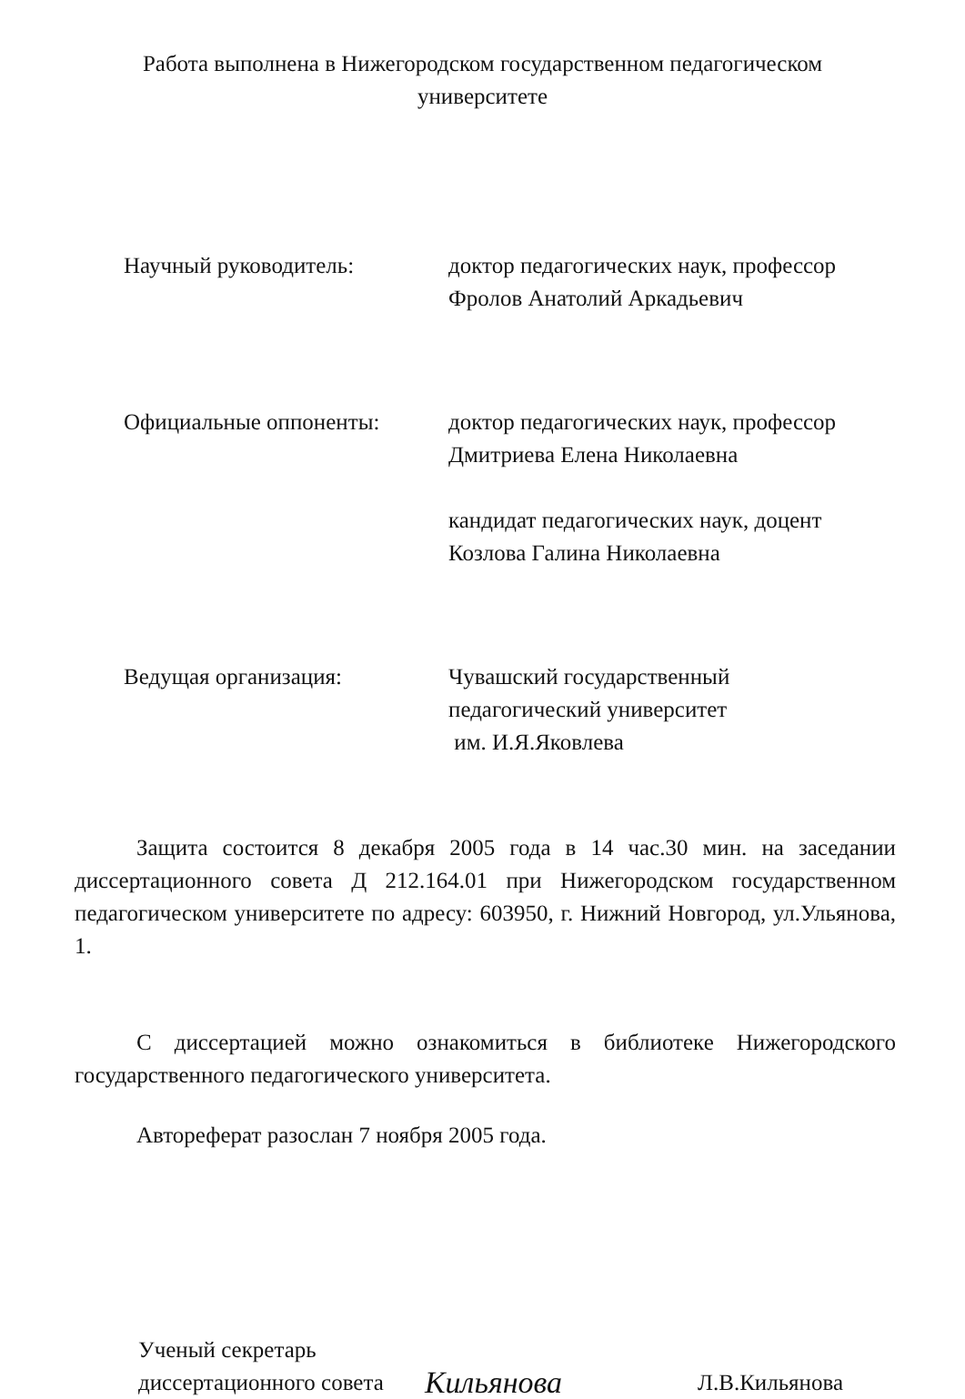Работа выполнена в Нижегородском государственном педагогическом
университете
Научный руководитель: доктор педагогических наук, профессор
Фролов Анатолий Аркадьевич
Официальные оппоненты: доктор педагогических наук, профессор
Дмитриева Елена Николаевна
кандидат педагогических наук, доцент
Козлова Галина Николаевна
Ведущая организация: Чувашский государственный
педагогический университет
им. И.Я.Яковлева
Защита состоится 8 декабря 2005 года в 14 час.30 мин. на заседании диссертационного совета Д 212.164.01 при Нижегородском государственном педагогическом университете по адресу: 603950, г. Нижний Новгород, ул.Ульянова, 1.
С диссертацией можно ознакомиться в библиотеке Нижегородского государственного педагогического университета.
Автореферат разослан 7 ноября 2005 года.
Ученый секретарь
диссертационного совета
Кильянова
Л.В.Кильянова